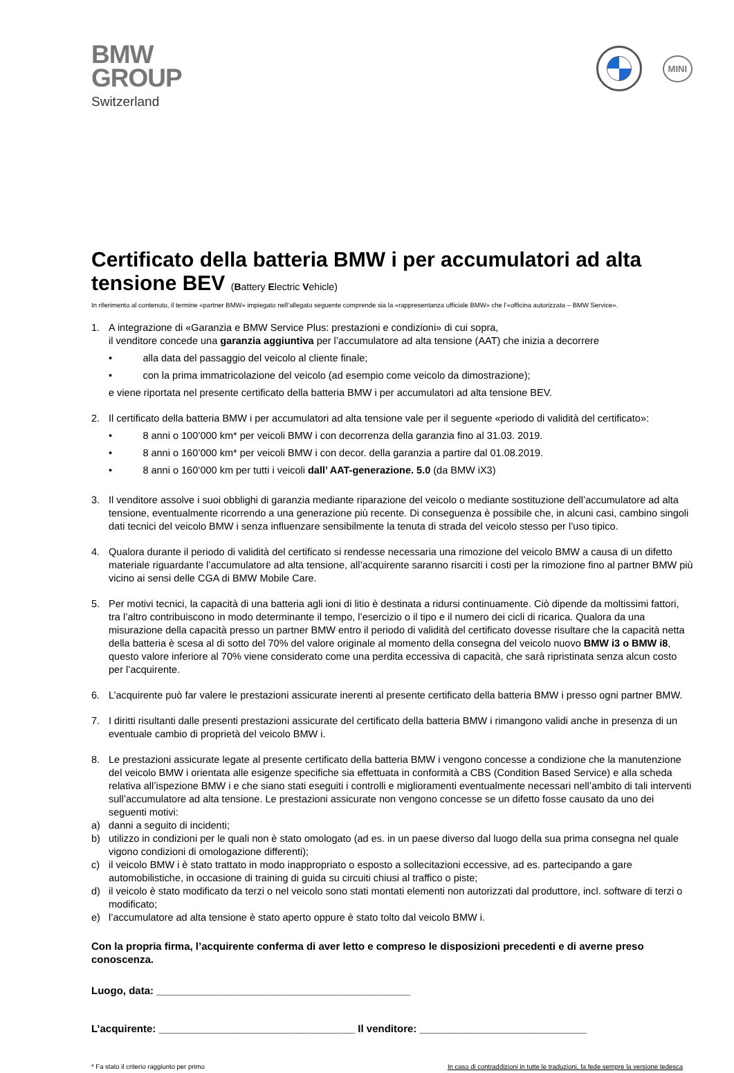BMW
GROUP
Switzerland
MINI
Certificato della batteria BMW i per accumulatori ad alta tensione BEV (Battery Electric Vehicle)
In riferimento al contenuto, il termine «partner BMW» impiegato nell’allegato seguente comprende sia la «rappresentanza ufficiale BMW» che l’«officina autorizzata – BMW Service».
1. A integrazione di «Garanzia e BMW Service Plus: prestazioni e condizioni» di cui sopra,
il venditore concede una garanzia aggiuntiva per l’accumulatore ad alta tensione (AAT) che inizia a decorrere
• alla data del passaggio del veicolo al cliente finale;
• con la prima immatricolazione del veicolo (ad esempio come veicolo da dimostrazione);
e viene riportata nel presente certificato della batteria BMW i per accumulatori ad alta tensione BEV.
2. Il certificato della batteria BMW i per accumulatori ad alta tensione vale per il seguente «periodo di validità del certificato»:
• 8 anni o 100’000 km* per veicoli BMW i con decorrenza della garanzia fino al 31.03. 2019.
• 8 anni o 160’000 km* per veicoli BMW i con decor. della garanzia a partire dal 01.08.2019.
• 8 anni o 160‘000 km per tutti i veicoli dall’ AAT-generazione. 5.0 (da BMW iX3)
3. Il venditore assolve i suoi obblighi di garanzia mediante riparazione del veicolo o mediante sostituzione dell’accumulatore ad alta tensione, eventualmente ricorrendo a una generazione più recente. Di conseguenza è possibile che, in alcuni casi, cambino singoli dati tecnici del veicolo BMW i senza influenzare sensibilmente la tenuta di strada del veicolo stesso per l’uso tipico.
4. Qualora durante il periodo di validità del certificato si rendesse necessaria una rimozione del veicolo BMW a causa di un difetto materiale riguardante l’accumulatore ad alta tensione, all’acquirente saranno risarciti i costi per la rimozione fino al partner BMW più vicino ai sensi delle CGA di BMW Mobile Care.
5. Per motivi tecnici, la capacità di una batteria agli ioni di litio è destinata a ridursi continuamente. Ciò dipende da moltissimi fattori, tra l’altro contribuiscono in modo determinante il tempo, l’esercizio o il tipo e il numero dei cicli di ricarica. Qualora da una misurazione della capacità presso un partner BMW entro il periodo di validità del certificato dovesse risultare che la capacità netta della batteria è scesa al di sotto del 70% del valore originale al momento della consegna del veicolo nuovo BMW i3 o BMW i8, questo valore inferiore al 70% viene considerato come una perdita eccessiva di capacità, che sarà ripristinata senza alcun costo per l’acquirente.
6. L’acquirente può far valere le prestazioni assicurate inerenti al presente certificato della batteria BMW i presso ogni partner BMW.
7. I diritti risultanti dalle presenti prestazioni assicurate del certificato della batteria BMW i rimangono validi anche in presenza di un eventuale cambio di proprietà del veicolo BMW i.
8. Le prestazioni assicurate legate al presente certificato della batteria BMW i vengono concesse a condizione che la manutenzione del veicolo BMW i orientata alle esigenze specifiche sia effettuata in conformità a CBS (Condition Based Service) e alla scheda relativa all’ispezione BMW i e che siano stati eseguiti i controlli e miglioramenti eventualmente necessari nell’ambito di tali interventi sull’accumulatore ad alta tensione. Le prestazioni assicurate non vengono concesse se un difetto fosse causato da uno dei seguenti motivi:
a) danni a seguito di incidenti;
b) utilizzo in condizioni per le quali non è stato omologato (ad es. in un paese diverso dal luogo della sua prima consegna nel quale vigono condizioni di omologazione differenti);
c) il veicolo BMW i è stato trattato in modo inappropriato o esposto a sollecitazioni eccessive, ad es. partecipando a gare automobilistiche, in occasione di training di guida su circuiti chiusi al traffico o piste;
d) il veicolo è stato modificato da terzi o nel veicolo sono stati montati elementi non autorizzati dal produttore, incl. software di terzi o modificato;
e) l’accumulatore ad alta tensione è stato aperto oppure è stato tolto dal veicolo BMW i.
Con la propria firma, l’acquirente conferma di aver letto e compreso le disposizioni precedenti e di averne preso conoscenza.
Luogo, data: ____________________________________________
L’acquirente: __________________________________ Il venditore: _____________________________
* Fa stato il criterio raggiunto per primo In caso di contraddizioni in tutte le traduzioni, fa fede sempre la versione tedesca